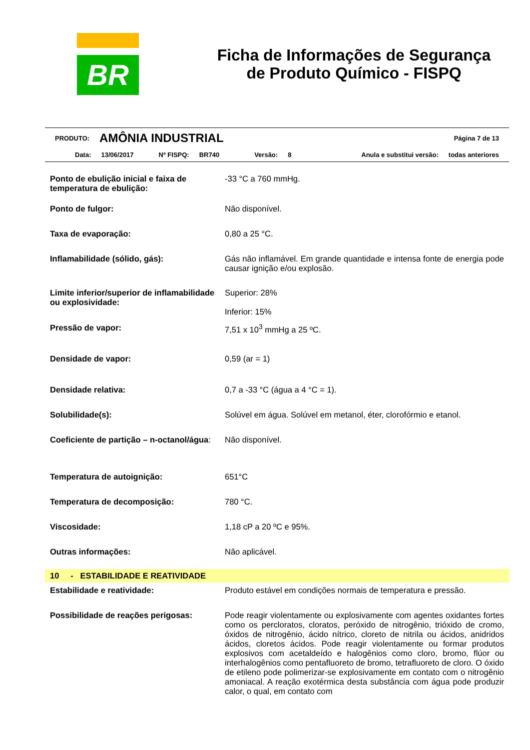BR
Ficha de Informações de Segurança
de Produto Químico - FISPQ
PRODUTO: AMÔNIA INDUSTRIAL Página 7 de 13
Data: 13/06/2017 Nº FISPQ: BR740 Versão: 8 Anula e substitui versão: todas anteriores
| Ponto de ebulição inicial e faixa de temperatura de ebulição: | -33 °C a 760 mmHg. |
| Ponto de fulgor: | Não disponível. |
| Taxa de evaporação: | 0,80 a 25 °C. |
| Inflamabilidade (sólido, gás): | Gás não inflamável. Em grande quantidade e intensa fonte de energia pode causar ignição e/ou explosão. |
| Limite inferior/superior de inflamabilidade ou explosividade: | Superior: 28% Inferior: 15% |
| Pressão de vapor: | 7,51 x 10<sup>3</sup> mmHg a 25 ºC. |
| Densidade de vapor: | 0,59 (ar = 1) |
| Densidade relativa: | 0,7 a -33 °C (água a 4 °C = 1). |
| Solubilidade(s): | Solúvel em água. Solúvel em metanol, éter, clorofórmio e etanol. |
| Coeficiente de partição – n-octanol/água : | Não disponível. |
| Temperatura de autoignição: | 651°C |
| Temperatura de decomposição: | 780 °C. |
| Viscosidade: | 1,18 cP a 20 ºC e 95%. |
| Outras informações: | Não aplicável. |
| 10 - ESTABILIDADE E REATIVIDADE | |
| Estabilidade e reatividade: | Produto estável em condições normais de temperatura e pressão. |
| Possibilidade de reações perigosas: | Pode reagir violentamente ou explosivamente com agentes oxidantes fortes como os percloratos, cloratos, peróxido de nitrogênio, trióxido de cromo, óxidos de nitrogênio, ácido nítrico, cloreto de nitrila ou ácidos, anidridos ácidos, cloretos ácidos. Pode reagir violentamente ou formar produtos explosivos com acetaldeído e halogênios como cloro, bromo, flúor ou interhalogênios como pentafluoreto de bromo, tetrafluoreto de cloro. O óxido de etileno pode polimerizar-se explosivamente em contato com o nitrogênio amoniacal. A reação exotérmica desta substância com água pode produzir calor, o qual, em contato com |